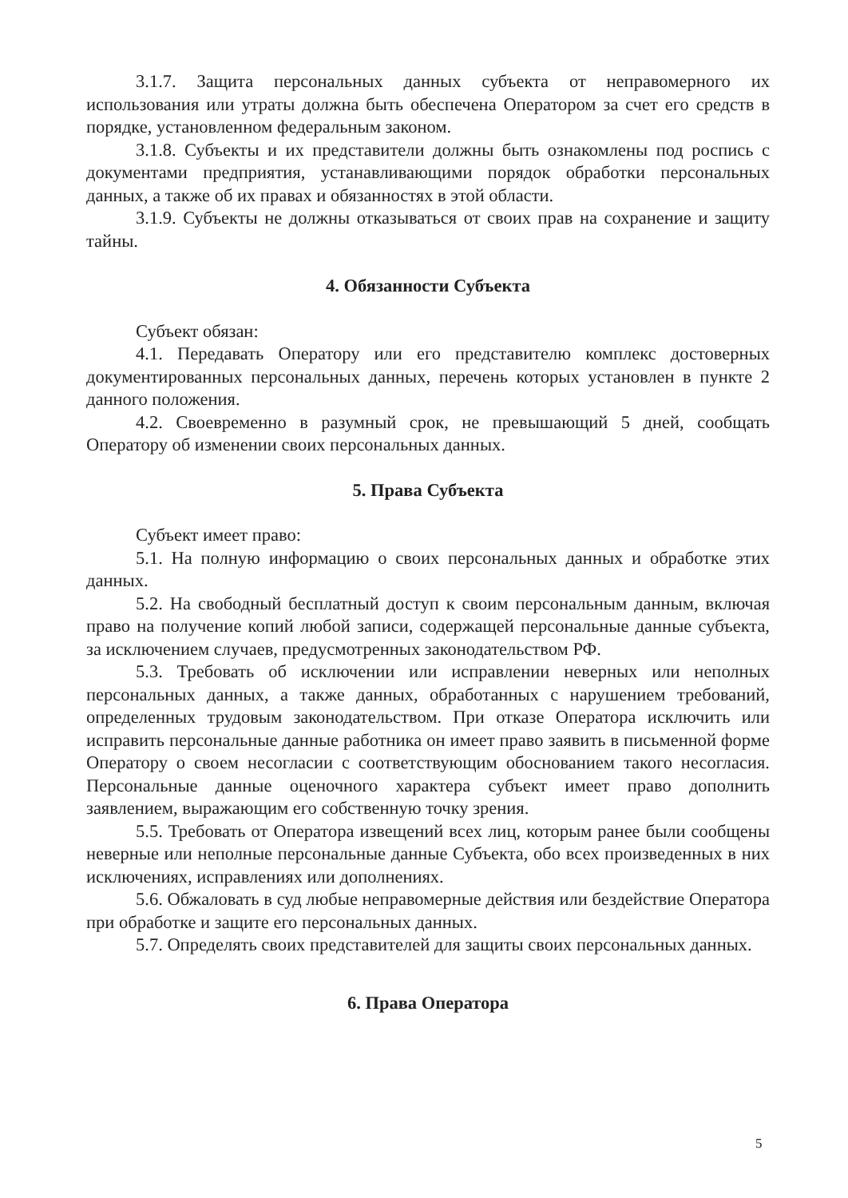3.1.7. Защита персональных данных субъекта от неправомерного их использования или утраты должна быть обеспечена Оператором за счет его средств в порядке, установленном федеральным законом.
3.1.8. Субъекты и их представители должны быть ознакомлены под роспись с документами предприятия, устанавливающими порядок обработки персональных данных, а также об их правах и обязанностях в этой области.
3.1.9. Субъекты не должны отказываться от своих прав на сохранение и защиту тайны.
4. Обязанности Субъекта
Субъект обязан:
4.1. Передавать Оператору или его представителю комплекс достоверных документированных персональных данных, перечень которых установлен в пункте 2 данного положения.
4.2. Своевременно в разумный срок, не превышающий 5 дней, сообщать Оператору об изменении своих персональных данных.
5. Права Субъекта
Субъект имеет право:
5.1. На полную информацию о своих персональных данных и обработке этих данных.
5.2. На свободный бесплатный доступ к своим персональным данным, включая право на получение копий любой записи, содержащей персональные данные субъекта, за исключением случаев, предусмотренных законодательством РФ.
5.3. Требовать об исключении или исправлении неверных или неполных персональных данных, а также данных, обработанных с нарушением требований, определенных трудовым законодательством. При отказе Оператора исключить или исправить персональные данные работника он имеет право заявить в письменной форме Оператору о своем несогласии с соответствующим обоснованием такого несогласия. Персональные данные оценочного характера субъект имеет право дополнить заявлением, выражающим его собственную точку зрения.
5.5. Требовать от Оператора извещений всех лиц, которым ранее были сообщены неверные или неполные персональные данные Субъекта, обо всех произведенных в них исключениях, исправлениях или дополнениях.
5.6. Обжаловать в суд любые неправомерные действия или бездействие Оператора при обработке и защите его персональных данных.
5.7. Определять своих представителей для защиты своих персональных данных.
6. Права Оператора
5